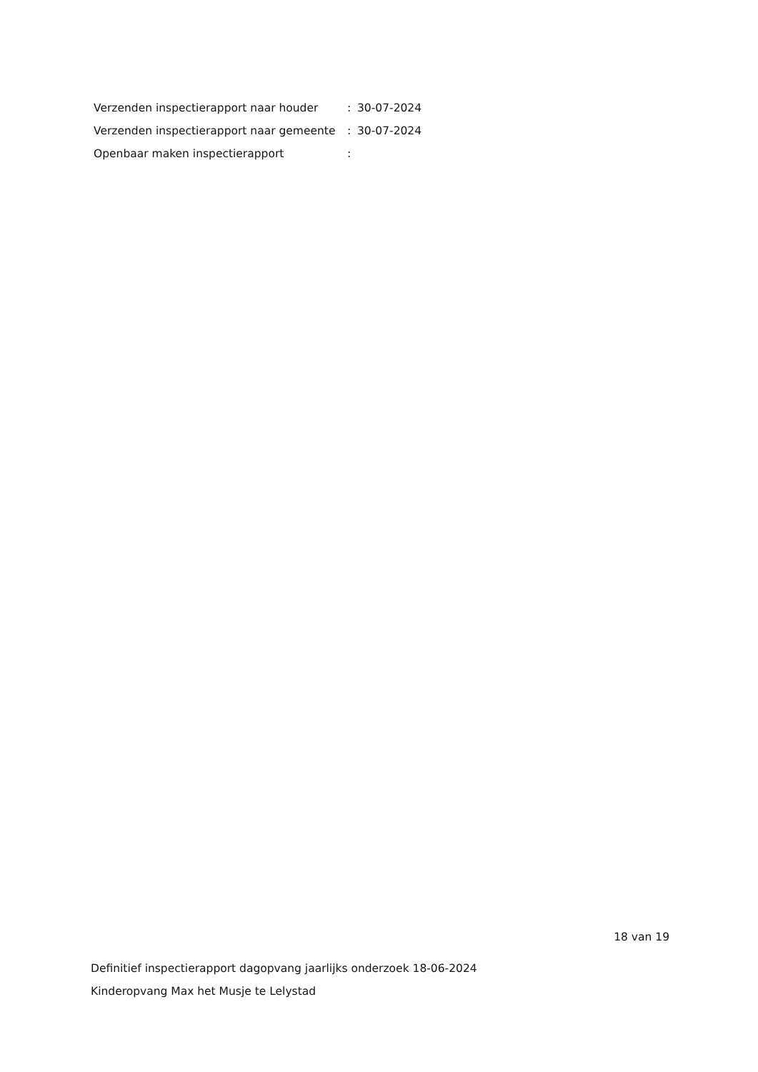| Verzenden inspectierapport naar houder | : | 30-07-2024 |
| Verzenden inspectierapport naar gemeente | : | 30-07-2024 |
| Openbaar maken inspectierapport | : | |
18 van 19
Definitief inspectierapport dagopvang jaarlijks onderzoek 18-06-2024
Kinderopvang Max het Musje te Lelystad